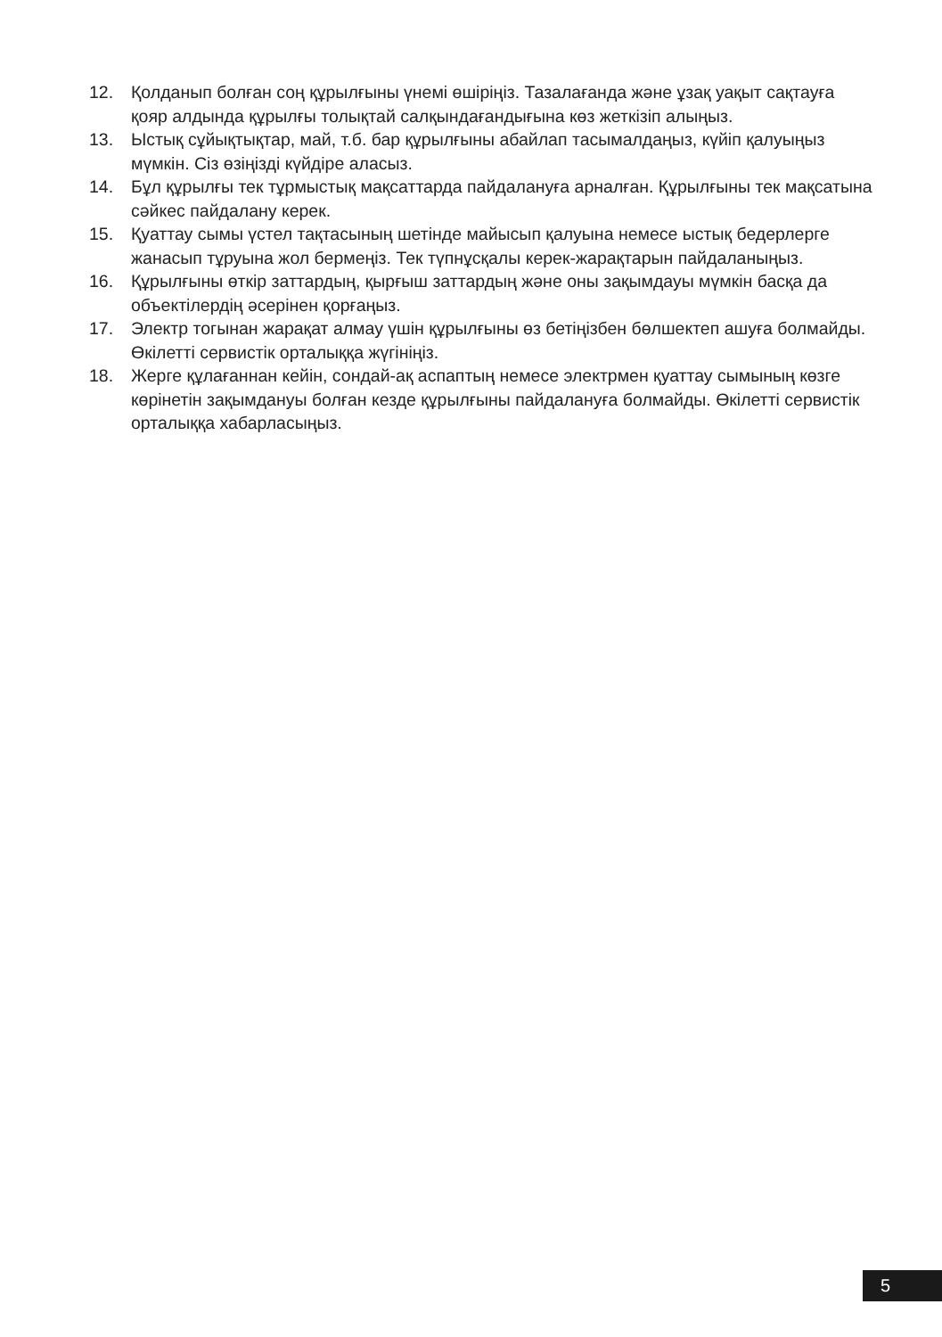12. Қолданып болған соң құрылғыны үнемі өшіріңіз. Тазалағанда және ұзақ уақыт сақтауға қояр алдында құрылғы толықтай салқындағандығына көз жеткізіп алыңыз.
13. Ыстық сұйықтықтар, май, т.б. бар құрылғыны абайлап тасымалдаңыз, күйіп қалуыңыз мүмкін. Сіз өзіңізді күйдіре аласыз.
14. Бұл құрылғы тек тұрмыстық мақсаттарда пайдалануға арналған. Құрылғыны тек мақсатына сәйкес пайдалану керек.
15. Қуаттау сымы үстел тақтасының шетінде майысып қалуына немесе ыстық бедерлерге жанасып тұруына жол бермеңіз. Тек түпнұсқалы керек-жарақтарын пайдаланыңыз.
16. Құрылғыны өткір заттардың, қырғыш заттардың және оны зақымдауы мүмкін басқа да объектілердің әсерінен қорғаңыз.
17. Электр тогынан жарақат алмау үшін құрылғыны өз бетіңізбен бөлшектеп ашуға болмайды. Өкілетті сервистік орталыққа жүгініңіз.
18. Жерге құлағаннан кейін, сондай-ақ аспаптың немесе электрмен қуаттау сымының көзге көрінетін зақымдануы болған кезде құрылғыны пайдалануға болмайды. Өкілетті сервистік орталыққа хабарласыңыз.
5